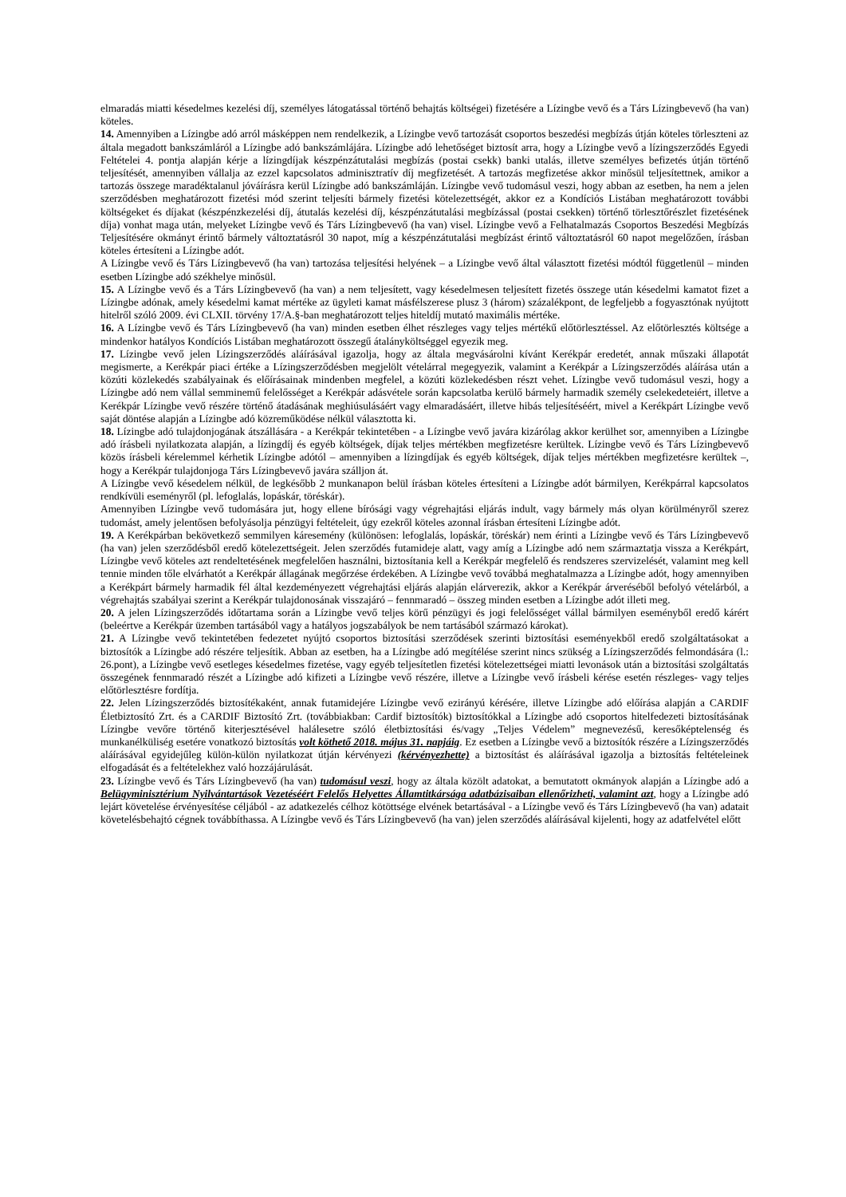elmaradás miatti késedelmes kezelési díj, személyes látogatással történő behajtás költségei) fizetésére a Lízingbe vevő és a Társ Lízingbevevő (ha van) köteles.
14. Amennyiben a Lízingbe adó arról másképpen nem rendelkezik, a Lízingbe vevő tartozását csoportos beszedési megbízás útján köteles törleszteni az általa megadott bankszámláról a Lízingbe adó bankszámlájára. Lízingbe adó lehetőséget biztosít arra, hogy a Lízingbe vevő a lízingszerződés Egyedi Feltételei 4. pontja alapján kérje a lízingdíjak készpénzátutalási megbízás (postai csekk) banki utalás, illetve személyes befizetés útján történő teljesítését, amennyiben vállalja az ezzel kapcsolatos adminisztratív díj megfizetését. A tartozás megfizetése akkor minősül teljesítettnek, amikor a tartozás összege maradéktalanul jóváírásra kerül Lízingbe adó bankszámláján. Lízingbe vevő tudomásul veszi, hogy abban az esetben, ha nem a jelen szerződésben meghatározott fizetési mód szerint teljesíti bármely fizetési kötelezettségét, akkor ez a Kondíciós Listában meghatározott további költségeket és díjakat (készpénzkezelési díj, átutalás kezelési díj, készpénzátutalási megbízással (postai csekken) történő törlesztőrészlet fizetésének díja) vonhat maga után, melyeket Lízingbe vevő és Társ Lízingbevevő (ha van) visel. Lízingbe vevő a Felhatalmazás Csoportos Beszedési Megbízás Teljesítésére okmányt érintő bármely változtatásról 30 napot, míg a készpénzátutalási megbízást érintő változtatásról 60 napot megelőzően, írásban köteles értesíteni a Lízingbe adót.
A Lízingbe vevő és Társ Lízingbevevő (ha van) tartozása teljesítési helyének – a Lízingbe vevő által választott fizetési módtól függetlenül – minden esetben Lízingbe adó székhelye minősül.
15. A Lízingbe vevő és a Társ Lízingbevevő (ha van) a nem teljesített, vagy késedelmesen teljesített fizetés összege után késedelmi kamatot fizet a Lízingbe adónak, amely késedelmi kamat mértéke az ügyleti kamat másfélszerese plusz 3 (három) százalékpont, de legfeljebb a fogyasztónak nyújtott hitelről szóló 2009. évi CLXII. törvény 17/A.§-ban meghatározott teljes hiteldíj mutató maximális mértéke.
16. A Lízingbe vevő és Társ Lízingbevevő (ha van) minden esetben élhet részleges vagy teljes mértékű előtörlesztéssel. Az előtörlesztés költsége a mindenkor hatályos Kondíciós Listában meghatározott összegű átalányköltséggel egyezik meg.
17. Lízingbe vevő jelen Lízingszerződés aláírásával igazolja, hogy az általa megvásárolni kívánt Kerékpár eredetét, annak műszaki állapotát megismerte, a Kerékpár piaci értéke a Lízingszerződésben megjelölt vételárral megegyezik, valamint a Kerékpár a Lízingszerződés aláírása után a közúti közlekedés szabályainak és előírásainak mindenben megfelel, a közúti közlekedésben részt vehet. Lízingbe vevő tudomásul veszi, hogy a Lízingbe adó nem vállal semminemű felelősséget a Kerékpár adásvétele során kapcsolatba kerülő bármely harmadik személy cselekedeteiért, illetve a Kerékpár Lízingbe vevő részére történő átadásának meghiúsulásáért vagy elmaradásáért, illetve hibás teljesítéséért, mivel a Kerékpárt Lízingbe vevő saját döntése alapján a Lízingbe adó közreműködése nélkül választotta ki.
18. Lízingbe adó tulajdonjogának átszállására - a Kerékpár tekintetében - a Lízingbe vevő javára kizárólag akkor kerülhet sor, amennyiben a Lízingbe adó írásbeli nyilatkozata alapján, a lízingdíj és egyéb költségek, díjak teljes mértékben megfizetésre kerültek. Lízingbe vevő és Társ Lízingbevevő közös írásbeli kérelemmel kérhetik Lízingbe adótól – amennyiben a lízingdíjak és egyéb költségek, díjak teljes mértékben megfizetésre kerültek –, hogy a Kerékpár tulajdonjoga Társ Lízingbevevő javára szálljon át.
A Lízingbe vevő késedelem nélkül, de legkésőbb 2 munkanapon belül írásban köteles értesíteni a Lízingbe adót bármilyen, Kerékpárral kapcsolatos rendkívüli eseményről (pl. lefoglalás, lopáskár, töréskár).
Amennyiben Lízingbe vevő tudomására jut, hogy ellene bírósági vagy végrehajtási eljárás indult, vagy bármely más olyan körülményről szerez tudomást, amely jelentősen befolyásolja pénzügyi feltételeit, úgy ezekről köteles azonnal írásban értesíteni Lízingbe adót.
19. A Kerékpárban bekövetkező semmilyen káresemény (különösen: lefoglalás, lopáskár, töréskár) nem érinti a Lízingbe vevő és Társ Lízingbevevő (ha van) jelen szerződésből eredő kötelezettségeit. Jelen szerződés futamideje alatt, vagy amíg a Lízingbe adó nem származtatja vissza a Kerékpárt, Lízingbe vevő köteles azt rendeltetésének megfelelően használni, biztosítania kell a Kerékpár megfelelő és rendszeres szervizelését, valamint meg kell tennie minden tőle elvárhatót a Kerékpár állagának megőrzése érdekében. A Lízingbe vevő továbbá meghatalmazza a Lízingbe adót, hogy amennyiben a Kerékpárt bármely harmadik fél által kezdeményezett végrehajtási eljárás alapján elárverezik, akkor a Kerékpár árveréséből befolyó vételárból, a végrehajtás szabályai szerint a Kerékpár tulajdonosának visszajáró – fennmaradó – összeg minden esetben a Lízingbe adót illeti meg.
20. A jelen Lízingszerződés időtartama során a Lízingbe vevő teljes körű pénzügyi és jogi felelősséget vállal bármilyen eseményből eredő kárért (beleértve a Kerékpár üzemben tartásából vagy a hatályos jogszabályok be nem tartásából származó károkat).
21. A Lízingbe vevő tekintetében fedezetet nyújtó csoportos biztosítási szerződések szerinti biztosítási eseményekből eredő szolgáltatásokat a biztosítók a Lízingbe adó részére teljesítik. Abban az esetben, ha a Lízingbe adó megítélése szerint nincs szükség a Lízingszerződés felmondására (l.: 26.pont), a Lízingbe vevő esetleges késedelmes fizetése, vagy egyéb teljesítetlen fizetési kötelezettségei miatti levonások után a biztosítási szolgáltatás összegének fennmaradó részét a Lízingbe adó kifizeti a Lízingbe vevő részére, illetve a Lízingbe vevő írásbeli kérése esetén részleges- vagy teljes előtörlesztésre fordítja.
22. Jelen Lízingszerződés biztosítékaként, annak futamidejére Lízingbe vevő ezirányú kérésére, illetve Lízingbe adó előírása alapján a CARDIF Életbiztosító Zrt. és a CARDIF Biztosító Zrt. (továbbiakban: Cardif biztosítók) biztosítókkal a Lízingbe adó csoportos hitelfedezeti biztosításának Lízingbe vevőre történő kiterjesztésével halálesetre szóló életbiztosítási és/vagy „Teljes Védelem” megnevezésű, keresőképtelenség és munkanélküliség esetére vonatkozó biztosítás volt köthető 2018. május 31. napjáig. Ez esetben a Lízingbe vevő a biztosítók részére a Lízingszerződés aláírásával egyidejűleg külön-külön nyilatkozat útján kérvényezi (kérvényezhette) a biztosítást és aláírásával igazolja a biztosítás feltételeinek elfogadását és a feltételekhez való hozzájárulását.
23. Lízingbe vevő és Társ Lízingbevevő (ha van) tudomásul veszi, hogy az általa közölt adatokat, a bemutatott okmányok alapján a Lízingbe adó a Belügyminisztérium Nyilvántartások Vezetéséért Felelős Helyettes Államtitkársága adatbázisaiban ellenőrizheti, valamint azt, hogy a Lízingbe adó lejárt követelése érvényesítése céljából - az adatkezelés célhoz kötöttsége elvének betartásával - a Lízingbe vevő és Társ Lízingbevevő (ha van) adatait követelésbehajtó cégnek továbbíthassa. A Lízingbe vevő és Társ Lízingbevevő (ha van) jelen szerződés aláírásával kijelenti, hogy az adatfelvétel előtt